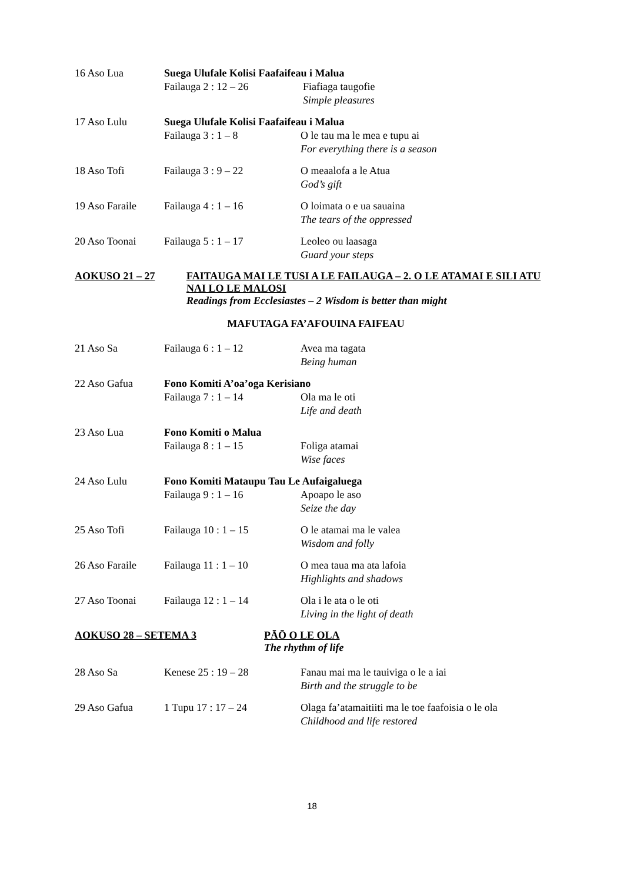16 Aso Lua Suega Ulufale Kolisi Faafaifeau i Malua
Failauga 2 : 12 – 26 Fiafiaga taugofie
Simple pleasures
17 Aso Lulu Suega Ulufale Kolisi Faafaifeau i Malua
Failauga 3 : 1 – 8 O le tau ma le mea e tupu ai
For everything there is a season
18 Aso Tofi Failauga 3 : 9 – 22 O meaalofa a le Atua
God’s gift
19 Aso Faraile Failauga 4 : 1 – 16 O loimata o e ua sauaina
The tears of the oppressed
20 Aso Toonai Failauga 5 : 1 – 17 Leoleo ou laasaga
Guard your steps
AOKUSO 21 – 27 FAITAUGA MAI LE TUSI A LE FAILAUGA – 2. O LE ATAMAI E SILI ATU NAI LO LE MALOSI
Readings from Ecclesiastes – 2 Wisdom is better than might
MAFUTAGA FA’AFOUINA FAIFEAU
21 Aso Sa Failauga 6 : 1 – 12 Avea ma tagata
Being human
22 Aso Gafua Fono Komiti A’oa’oga Kerisiano
Failauga 7 : 1 – 14 Ola ma le oti
Life and death
23 Aso Lua Fono Komiti o Malua
Failauga 8 : 1 – 15 Foliga atamai
Wise faces
24 Aso Lulu Fono Komiti Mataupu Tau Le Aufaigaluega
Failauga 9 : 1 – 16 Apoapo le aso
Seize the day
25 Aso Tofi Failauga 10 : 1 – 15 O le atamai ma le valea
Wisdom and folly
26 Aso Faraile Failauga 11 : 1 – 10 O mea taua ma ata lafoia
Highlights and shadows
27 Aso Toonai Failauga 12 : 1 – 14 Ola i le ata o le oti
Living in the light of death
AOKUSO 28 – SETEMA 3 PĀŌ O LE OLA
The rhythm of life
28 Aso Sa Kenese 25 : 19 – 28 Fanau mai ma le tauiviga o le a iai
Birth and the struggle to be
29 Aso Gafua 1 Tupu 17 : 17 – 24 Olaga fa’atamaitiiti ma le toe faafoisia o le ola
Childhood and life restored
18